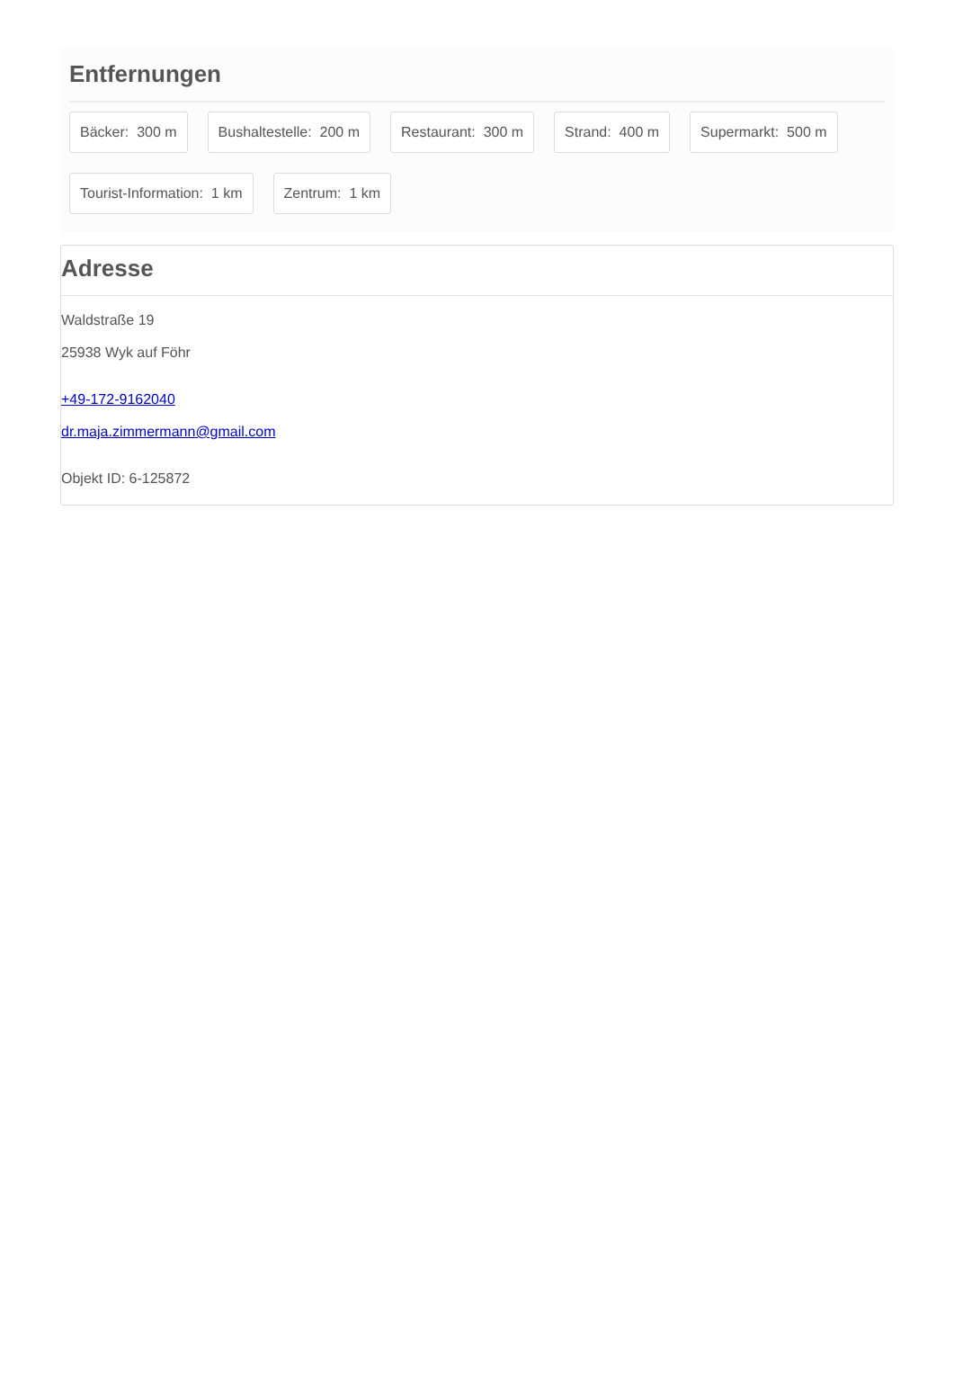Entfernungen
Bäcker: 300 m
Bushaltestelle: 200 m
Restaurant: 300 m
Strand: 400 m
Supermarkt: 500 m
Tourist-Information: 1 km
Zentrum: 1 km
Adresse
Waldstraße 19
25938 Wyk auf Föhr
+49-172-9162040
dr.maja.zimmermann@gmail.com
Objekt ID: 6-125872